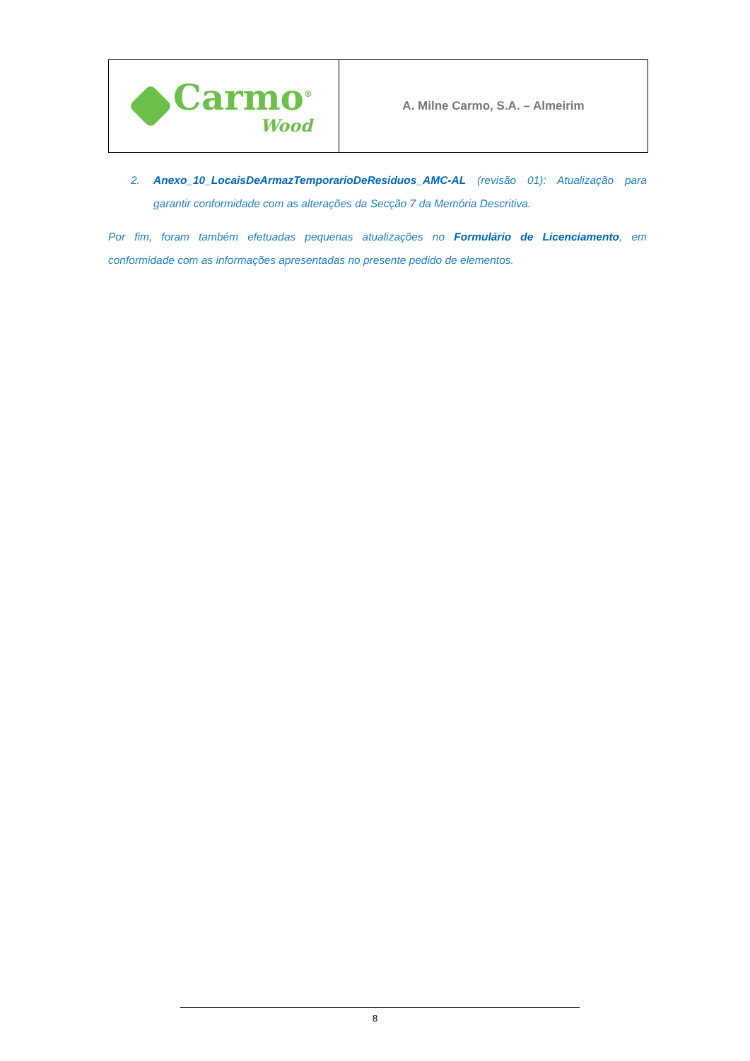Carmo<sup>®</sup>
Wood
A. Milne Carmo, S.A. – Almeirim
2. Anexo_10_LocaisDeArmazTemporarioDeResiduos_AMC-AL (revisão 01): Atualização para garantir conformidade com as alterações da Secção 7 da Memória Descritiva.
Por fim, foram também efetuadas pequenas atualizações no Formulário de Licenciamento, em conformidade com as informações apresentadas no presente pedido de elementos.
8